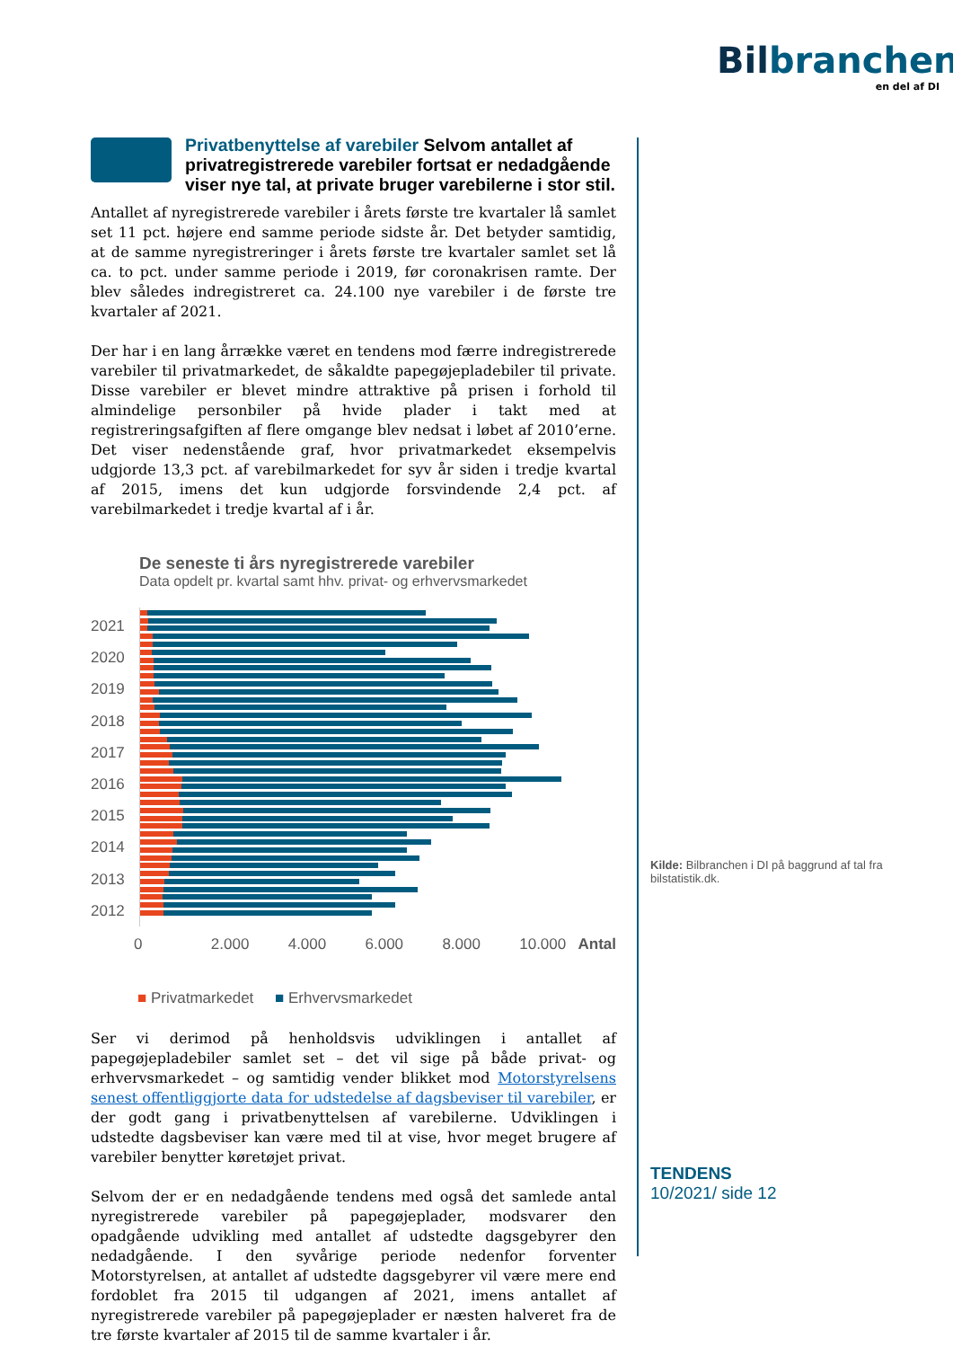Bilbranchen
en del af DI
Privatbenyttelse af varebiler Selvom antallet af privatregistrerede varebiler fortsat er nedadgående viser nye tal, at private bruger varebilerne i stor stil.
Antallet af nyregistrerede varebiler i årets første tre kvartaler lå samlet set 11 pct. højere end samme periode sidste år. Det betyder samtidig, at de samme nyregistreringer i årets første tre kvartaler samlet set lå ca. to pct. under samme periode i 2019, før coronakrisen ramte. Der blev således indregistreret ca. 24.100 nye varebiler i de første tre kvartaler af 2021.
Der har i en lang årrække været en tendens mod færre indregistrerede varebiler til privatmarkedet, de såkaldte papegøjepladebiler til private. Disse varebiler er blevet mindre attraktive på prisen i forhold til almindelige personbiler på hvide plader i takt med at registreringsafgiften af flere omgange blev nedsat i løbet af 2010’erne. Det viser nedenstående graf, hvor privatmarkedet eksempelvis udgjorde 13,3 pct. af varebilmarkedet for syv år siden i tredje kvartal af 2015, imens det kun udgjorde forsvindende 2,4 pct. af varebilmarkedet i tredje kvartal af i år.
De seneste ti års nyregistrerede varebiler
Data opdelt pr. kvartal samt hhv. privat- og erhvervsmarkedet
2021
2020
2019
2018
2017
2016
2015
2014
2013
2012
0 2.000 4.000 6.000 8.000 10.000 Antal
■ Privatmarkedet ■ Erhvervsmarkedet
Ser vi derimod på henholdsvis udviklingen i antallet af papegøjepladebiler samlet set – det vil sige på både privat- og erhvervsmarkedet – og samtidig vender blikket mod Motorstyrelsens senest offentliggjorte data for udstedelse af dagsbeviser til varebiler, er der godt gang i privatbenyttelsen af varebilerne. Udviklingen i udstedte dagsbeviser kan være med til at vise, hvor meget brugere af varebiler benytter køretøjet privat.
Selvom der er en nedadgående tendens med også det samlede antal nyregistrerede varebiler på papegøjeplader, modsvarer den opadgående udvikling med antallet af udstedte dagsgebyrer den nedadgående. I den syvårige periode nedenfor forventer Motorstyrelsen, at antallet af udstedte dagsgebyrer vil være mere end fordoblet fra 2015 til udgangen af 2021, imens antallet af nyregistrerede varebiler på papegøjeplader er næsten halveret fra de tre første kvartaler af 2015 til de samme kvartaler i år.
Kilde: Bilbranchen i DI på baggrund af tal fra bilstatistik.dk.
TENDENS
10/2021/ side 12